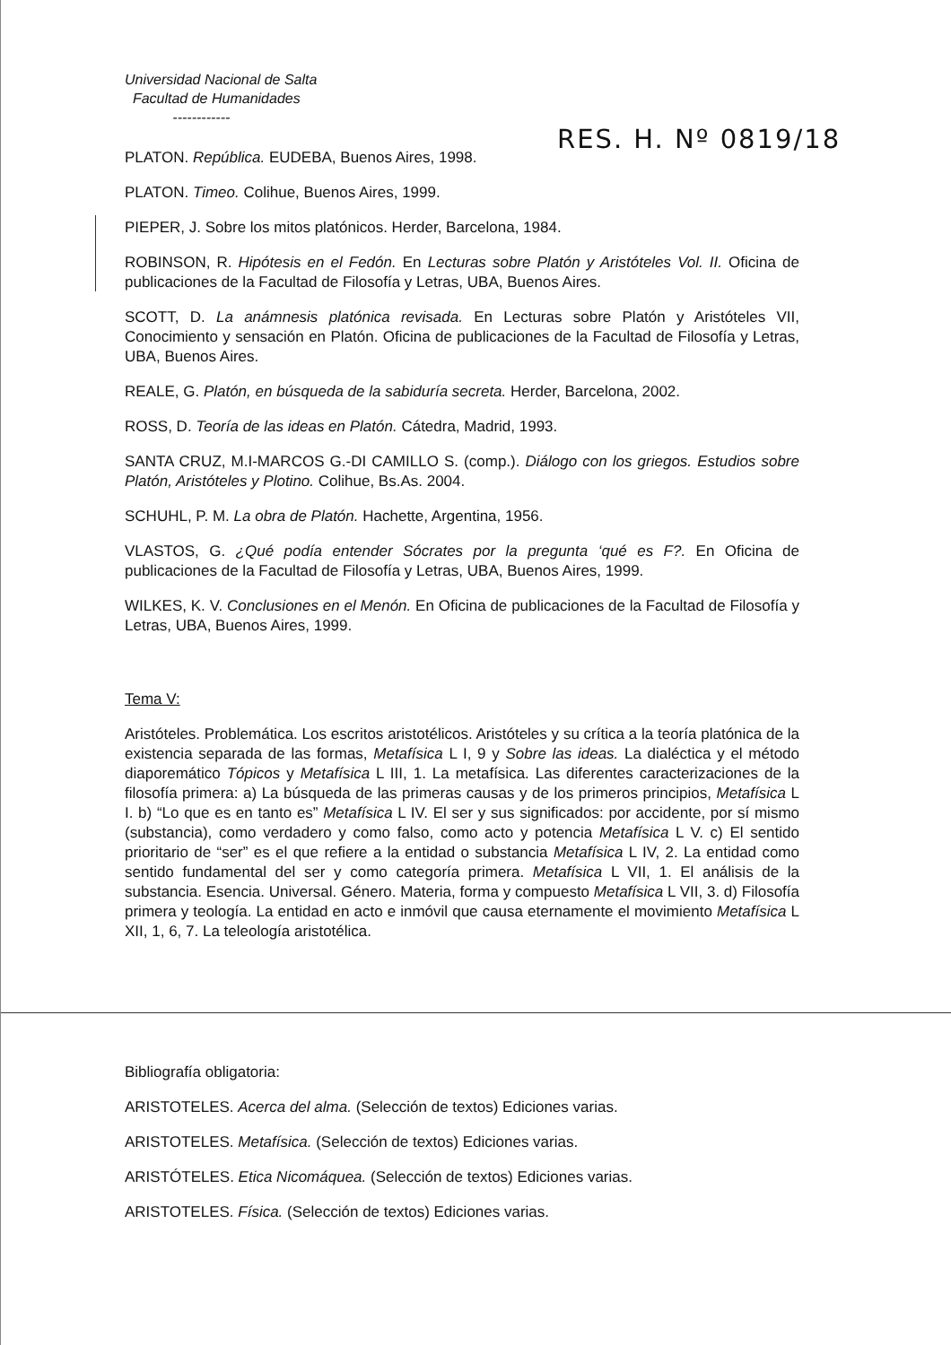Universidad Nacional de Salta
Facultad de Humanidades
------------
RES. H. Nº 0819/18
PLATON. República. EUDEBA, Buenos Aires, 1998.
PLATON. Timeo. Colihue, Buenos Aires, 1999.
PIEPER, J. Sobre los mitos platónicos. Herder, Barcelona, 1984.
ROBINSON, R. Hipótesis en el Fedón. En Lecturas sobre Platón y Aristóteles Vol. II. Oficina de publicaciones de la Facultad de Filosofía y Letras, UBA, Buenos Aires.
SCOTT, D. La anámnesis platónica revisada. En Lecturas sobre Platón y Aristóteles VII, Conocimiento y sensación en Platón. Oficina de publicaciones de la Facultad de Filosofía y Letras, UBA, Buenos Aires.
REALE, G. Platón, en búsqueda de la sabiduría secreta. Herder, Barcelona, 2002.
ROSS, D. Teoría de las ideas en Platón. Cátedra, Madrid, 1993.
SANTA CRUZ, M.I-MARCOS G.-DI CAMILLO S. (comp.). Diálogo con los griegos. Estudios sobre Platón, Aristóteles y Plotino. Colihue, Bs.As. 2004.
SCHUHL, P. M. La obra de Platón. Hachette, Argentina, 1956.
VLASTOS, G. ¿Qué podía entender Sócrates por la pregunta ‘qué es F?. En Oficina de publicaciones de la Facultad de Filosofía y Letras, UBA, Buenos Aires, 1999.
WILKES, K. V. Conclusiones en el Menón. En Oficina de publicaciones de la Facultad de Filosofía y Letras, UBA, Buenos Aires, 1999.
Tema V:
Aristóteles. Problemática. Los escritos aristotélicos. Aristóteles y su crítica a la teoría platónica de la existencia separada de las formas, Metafísica L I, 9 y Sobre las ideas. La dialéctica y el método diaporemático Tópicos y Metafísica L III, 1. La metafísica. Las diferentes caracterizaciones de la filosofía primera: a) La búsqueda de las primeras causas y de los primeros principios, Metafísica L I. b) “Lo que es en tanto es” Metafísica L IV. El ser y sus significados: por accidente, por sí mismo (substancia), como verdadero y como falso, como acto y potencia Metafísica L V. c) El sentido prioritario de “ser” es el que refiere a la entidad o substancia Metafísica L IV, 2. La entidad como sentido fundamental del ser y como categoría primera. Metafísica L VII, 1. El análisis de la substancia. Esencia. Universal. Género. Materia, forma y compuesto Metafísica L VII, 3. d) Filosofía primera y teología. La entidad en acto e inmóvil que causa eternamente el movimiento Metafísica L XII, 1, 6, 7. La teleología aristotélica.
Bibliografía obligatoria:
ARISTOTELES. Acerca del alma. (Selección de textos) Ediciones varias.
ARISTOTELES. Metafísica. (Selección de textos) Ediciones varias.
ARISTÓTELES. Etica Nicomáquea. (Selección de textos) Ediciones varias.
ARISTOTELES. Física. (Selección de textos) Ediciones varias.